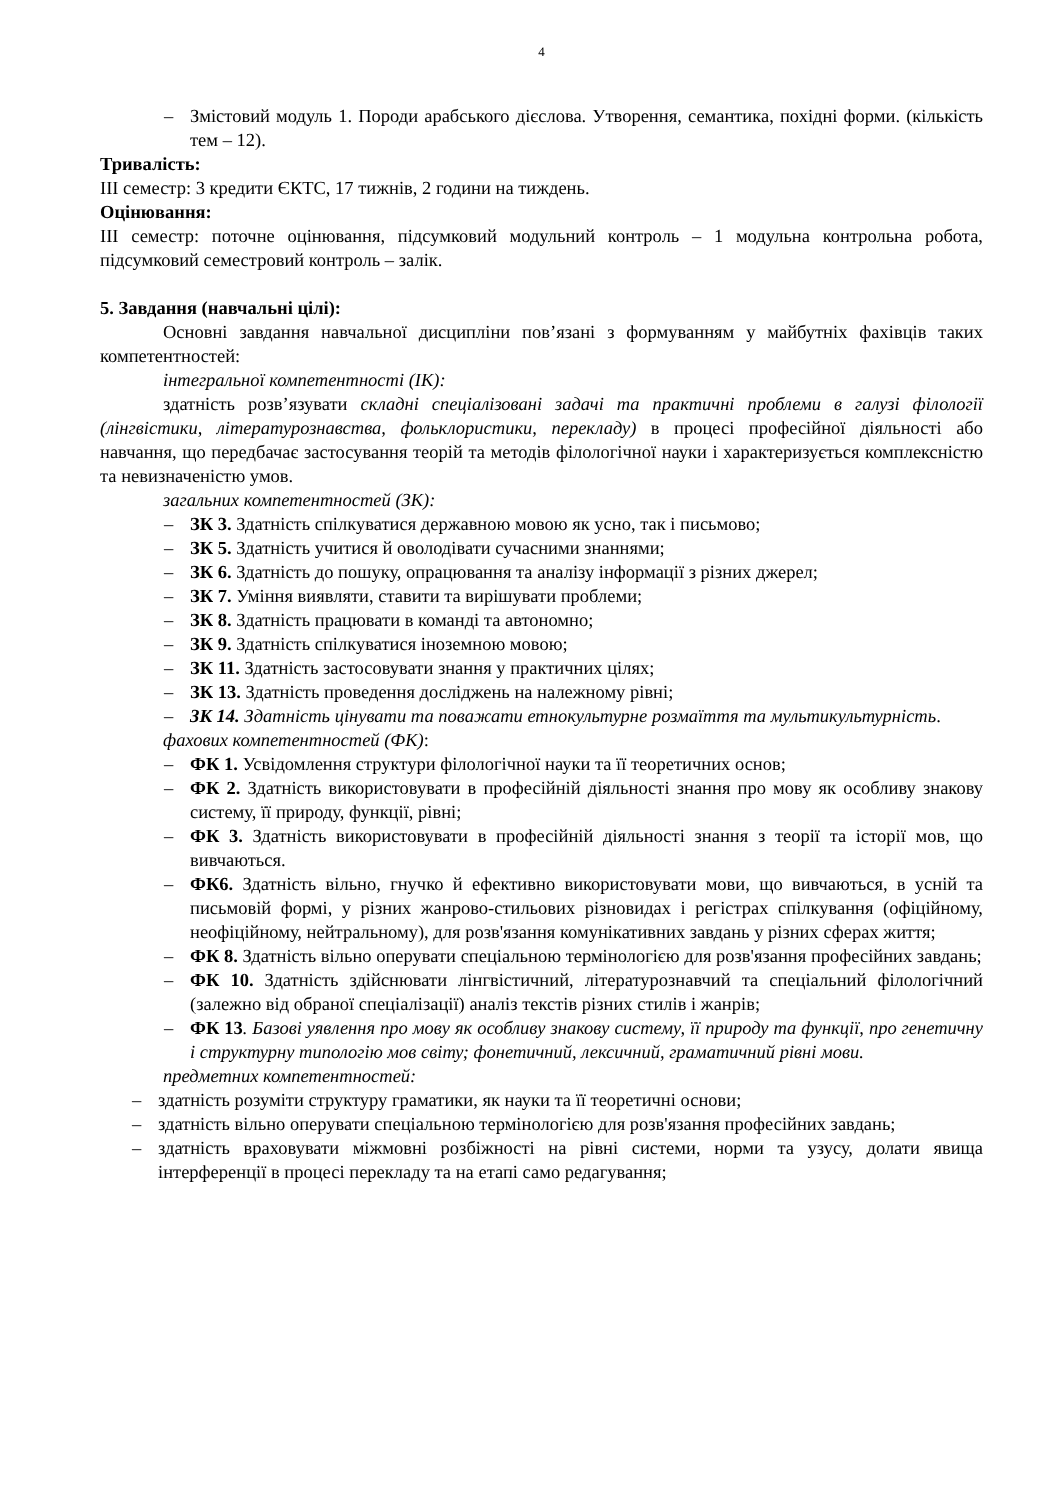4
– Змістовий модуль 1. Породи арабського дієслова. Утворення, семантика, похідні форми. (кількість тем – 12).
Тривалість:
ІІІ семестр: 3 кредити ЄКТС, 17 тижнів, 2 години на тиждень.
Оцінювання:
ІІІ семестр: поточне оцінювання, підсумковий модульний контроль – 1 модульна контрольна робота, підсумковий семестровий контроль – залік.
5. Завдання (навчальні цілі):
Основні завдання навчальної дисципліни пов’язані з формуванням у майбутніх фахівців таких компетентностей:
інтегральної компетентності (ІК):
здатність розв’язувати складні спеціалізовані задачі та практичні проблеми в галузі філології (лінгвістики, літературознавства, фольклористики, перекладу) в процесі професійної діяльності або навчання, що передбачає застосування теорій та методів філологічної науки і характеризується комплексністю та невизначеністю умов.
загальних компетентностей (ЗК):
– ЗК 3. Здатність спілкуватися державною мовою як усно, так і письмово;
– ЗК 5. Здатність учитися й оволодівати сучасними знаннями;
– ЗК 6. Здатність до пошуку, опрацювання та аналізу інформації з різних джерел;
– ЗК 7. Уміння виявляти, ставити та вирішувати проблеми;
– ЗК 8. Здатність працювати в команді та автономно;
– ЗК 9. Здатність спілкуватися іноземною мовою;
– ЗК 11. Здатність застосовувати знання у практичних цілях;
– ЗК 13. Здатність проведення досліджень на належному рівні;
– ЗК 14. Здатність цінувати та поважати етнокультурне розмаїття та мультикультурність.
фахових компетентностей (ФК):
– ФК 1. Усвідомлення структури філологічної науки та її теоретичних основ;
– ФК 2. Здатність використовувати в професійній діяльності знання про мову як особливу знакову систему, її природу, функції, рівні;
– ФК 3. Здатність використовувати в професійній діяльності знання з теорії та історії мов, що вивчаються.
– ФК6. Здатність вільно, гнучко й ефективно використовувати мови, що вивчаються, в усній та письмовій формі, у різних жанрово-стильових різновидах і регістрах спілкування (офіційному, неофіційному, нейтральному), для розв'язання комунікативних завдань у різних сферах життя;
– ФК 8. Здатність вільно оперувати спеціальною термінологією для розв'язання професійних завдань;
– ФК 10. Здатність здійснювати лінгвістичний, літературознавчий та спеціальний філологічний (залежно від обраної спеціалізації) аналіз текстів різних стилів і жанрів;
– ФК 13. Базові уявлення про мову як особливу знакову систему, її природу та функції, про генетичну і структурну типологію мов світу; фонетичний, лексичний, граматичний рівні мови.
предметних компетентностей:
– здатність розуміти структуру граматики, як науки та її теоретичні основи;
– здатність вільно оперувати спеціальною термінологією для розв'язання професійних завдань;
– здатність враховувати міжмовні розбіжності на рівні системи, норми та узусу, долати явища інтерференції в процесі перекладу та на етапі само редагування;